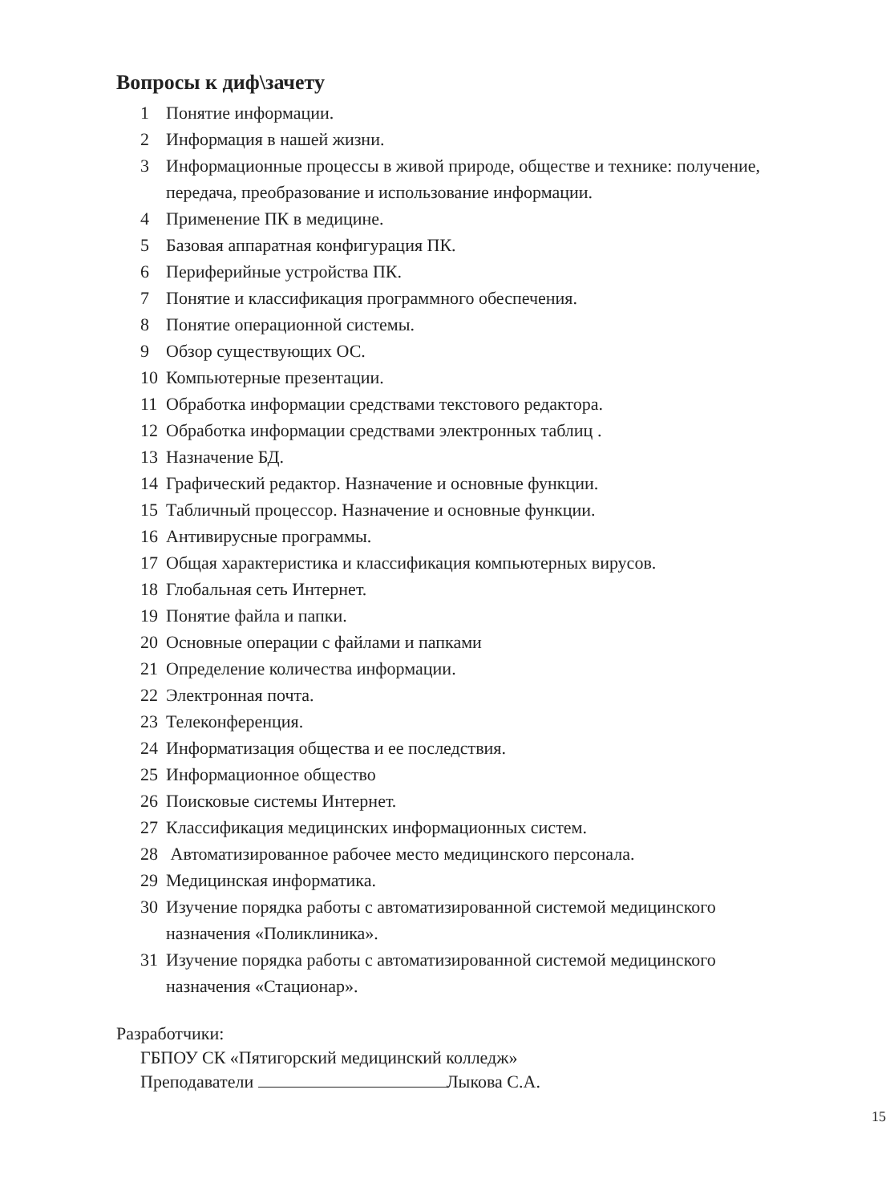Вопросы к диф\зачету
1 Понятие информации.
2 Информация в нашей жизни.
3 Информационные процессы в живой природе, обществе и технике: получение, передача, преобразование и использование информации.
4 Применение ПК в медицине.
5 Базовая аппаратная конфигурация ПК.
6 Периферийные устройства ПК.
7 Понятие и классификация программного обеспечения.
8 Понятие операционной системы.
9 Обзор существующих ОС.
10 Компьютерные презентации.
11 Обработка информации средствами текстового редактора.
12 Обработка информации средствами электронных таблиц .
13 Назначение БД.
14 Графический редактор. Назначение и основные функции.
15 Табличный процессор. Назначение и основные функции.
16 Антивирусные программы.
17 Общая характеристика и классификация компьютерных вирусов.
18 Глобальная сеть Интернет.
19 Понятие файла и папки.
20 Основные операции с файлами и папками
21 Определение количества информации.
22 Электронная почта.
23 Телеконференция.
24 Информатизация общества и ее последствия.
25 Информационное общество
26 Поисковые системы Интернет.
27 Классификация медицинских информационных систем.
28 Автоматизированное рабочее место медицинского персонала.
29 Медицинская информатика.
30 Изучение порядка работы с автоматизированной системой медицинского назначения «Поликлиника».
31 Изучение порядка работы с автоматизированной системой медицинского назначения «Стационар».
Разработчики:
ГБПОУ СК «Пятигорский медицинский колледж»
Преподаватели Лыкова С.А.
15